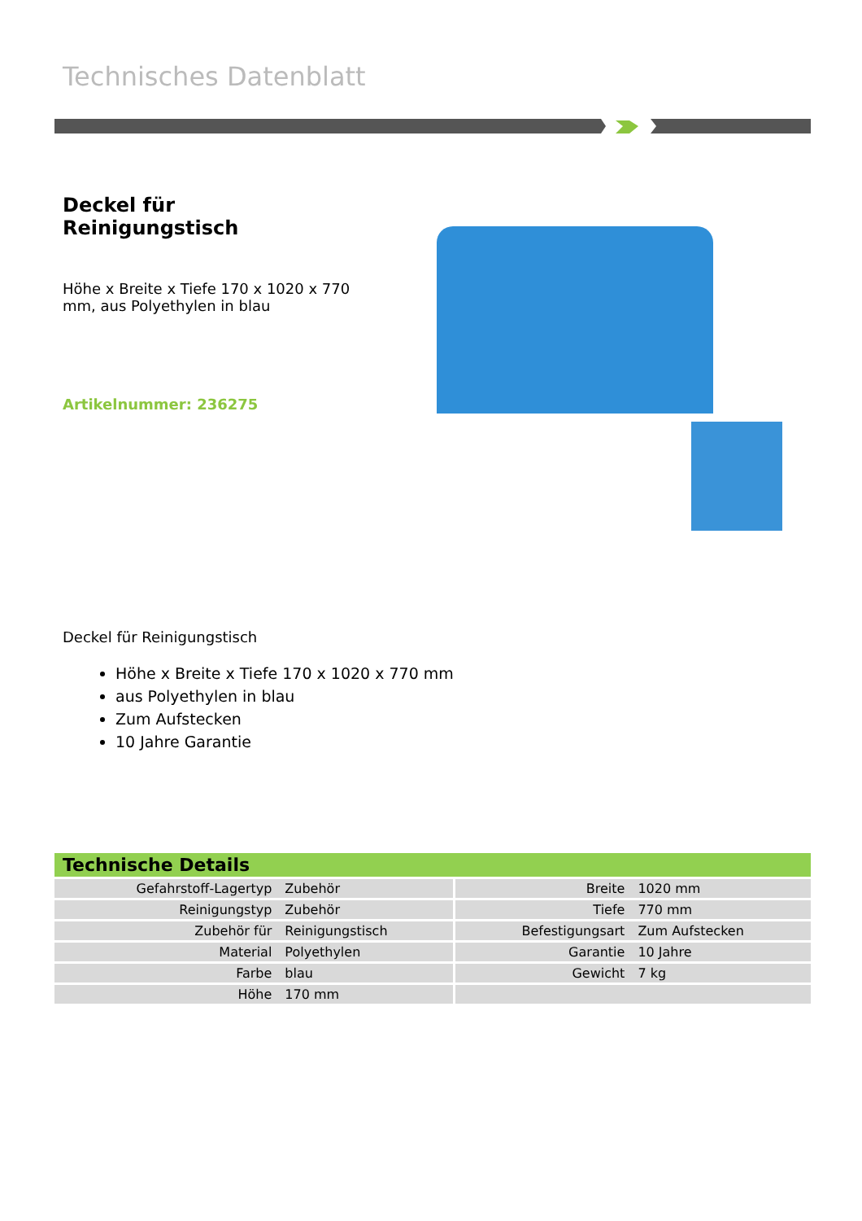Technisches Datenblatt
Deckel für Reinigungstisch
Höhe x Breite x Tiefe 170 x 1020 x 770 mm, aus Polyethylen in blau
Artikelnummer: 236275
Deckel für Reinigungstisch
Höhe x Breite x Tiefe 170 x 1020 x 770 mm
aus Polyethylen in blau
Zum Aufstecken
10 Jahre Garantie
| Technische Details | | | |
| --- | --- | --- | --- |
| Gefahrstoff-Lagertyp | Zubehör | Breite | 1020 mm |
| Reinigungstyp | Zubehör | Tiefe | 770 mm |
| Zubehör für | Reinigungstisch | Befestigungsart | Zum Aufstecken |
| Material | Polyethylen | Garantie | 10 Jahre |
| Farbe | blau | Gewicht | 7 kg |
| Höhe | 170 mm | | |